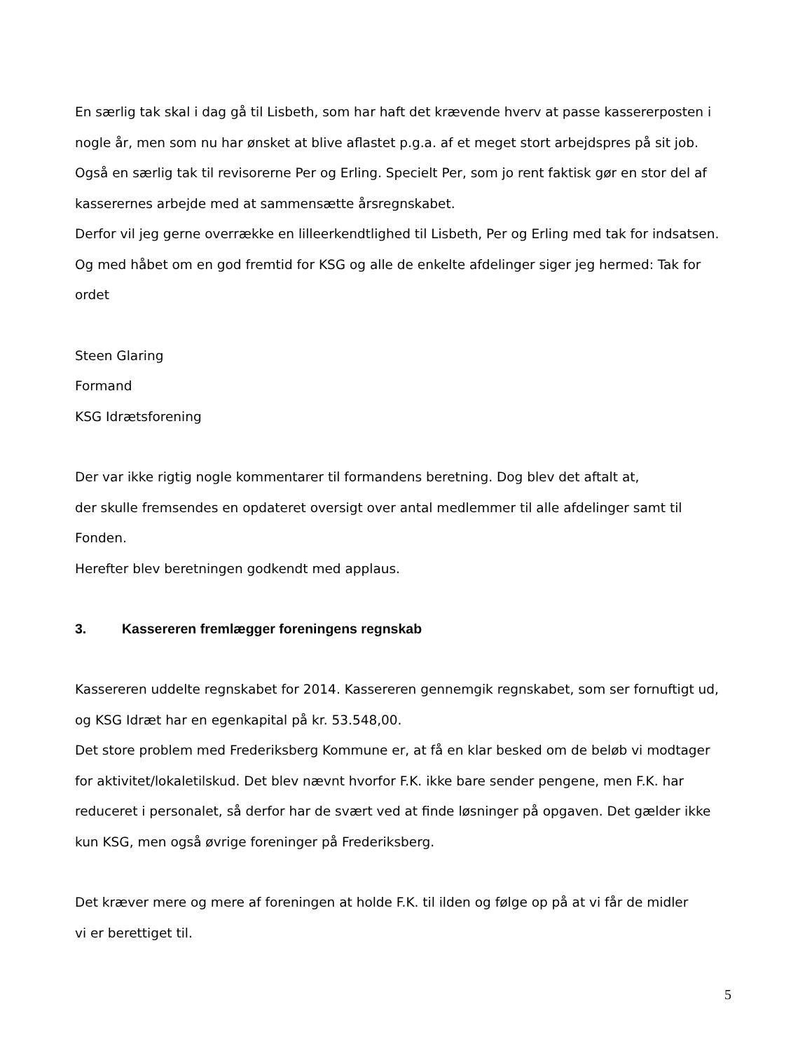En særlig tak skal i dag gå til Lisbeth, som har haft det krævende hverv at passe kassererposten i nogle år, men som nu har ønsket at blive aflastet p.g.a. af et meget stort arbejdspres på sit job. Også en særlig tak til revisorerne Per og Erling. Specielt Per, som jo rent faktisk gør en stor del af kasserernes arbejde med at sammensætte årsregnskabet.
Derfor vil jeg gerne overrække en lilleerkendtlighed til Lisbeth, Per og Erling med tak for indsatsen. Og med håbet om en god fremtid for KSG og alle de enkelte afdelinger siger jeg hermed: Tak for ordet
Steen Glaring
Formand
KSG Idrætsforening
Der var ikke rigtig nogle kommentarer til formandens beretning. Dog blev det aftalt at,
der skulle fremsendes en opdateret oversigt over antal medlemmer til alle afdelinger samt til Fonden.
Herefter blev beretningen godkendt med applaus.
3. Kassereren fremlægger foreningens regnskab
Kassereren uddelte regnskabet for 2014. Kassereren gennemgik regnskabet, som ser fornuftigt ud, og KSG Idræt har en egenkapital på kr. 53.548,00.
Det store problem med Frederiksberg Kommune er, at få en klar besked om de beløb vi modtager for aktivitet/lokaletilskud. Det blev nævnt hvorfor F.K. ikke bare sender pengene, men F.K. har reduceret i personalet, så derfor har de svært ved at finde løsninger på opgaven. Det gælder ikke kun KSG, men også øvrige foreninger på Frederiksberg.
Det kræver mere og mere af foreningen at holde F.K. til ilden og følge op på at vi får de midler
vi er berettiget til.
5